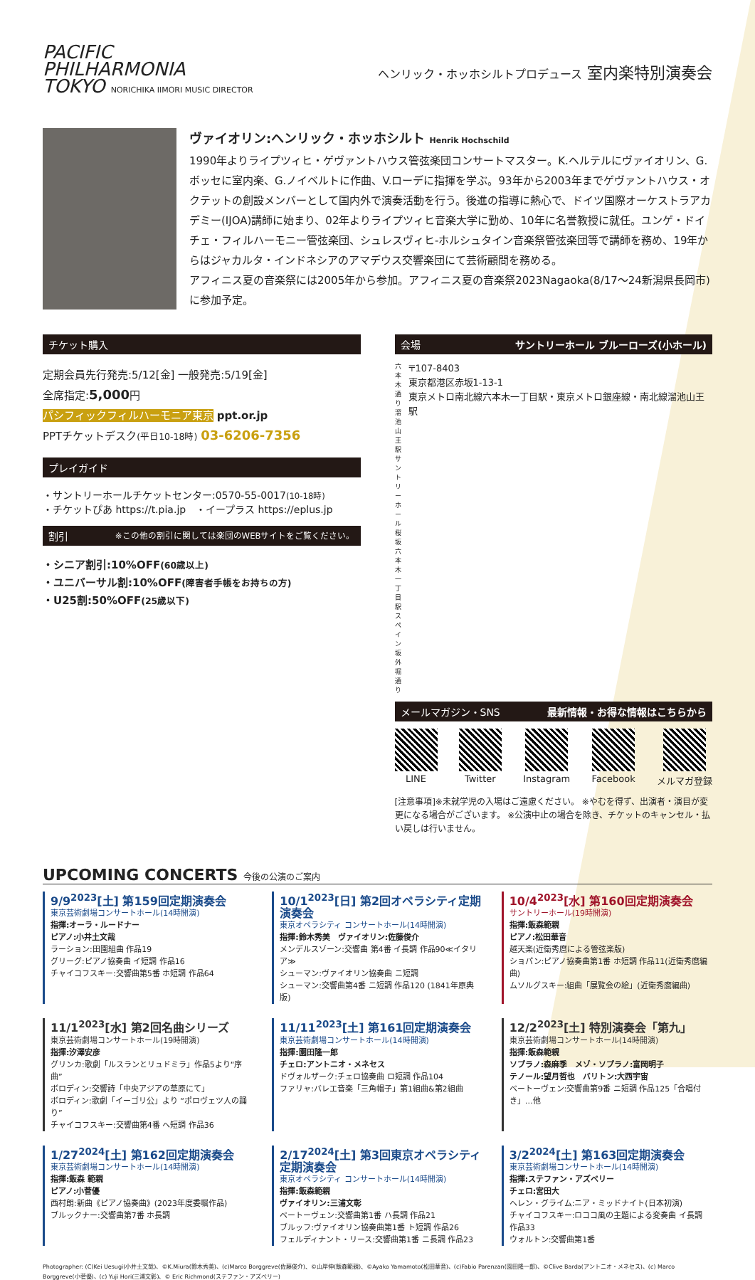PACIFIC
PHILHARMONIA
TOKYO NORICHIKA IIMORI MUSIC DIRECTOR
ヘンリック・ホッホシルトプロデュース 室内楽特別演奏会
ヴァイオリン:ヘンリック・ホッホシルト Henrik Hochschild
1990年よりライプツィヒ・ゲヴァントハウス管弦楽団コンサートマスター。K.ヘルテルにヴァイオリン、G.ボッセに室内楽、G.ノイベルトに作曲、V.ローデに指揮を学ぶ。93年から2003年までゲヴァントハウス・オクテットの創設メンバーとして国内外で演奏活動を行う。後進の指導に熱心で、ドイツ国際オーケストラアカデミー(IJOA)講師に始まり、02年よりライプツィヒ音楽大学に勤め、10年に名誉教授に就任。ユンゲ・ドイチェ・フィルハーモニー管弦楽団、シュレスヴィヒ-ホルシュタイン音楽祭管弦楽団等で講師を務め、19年からはジャカルタ・インドネシアのアマデウス交響楽団にて芸術顧問を務める。
アフィニス夏の音楽祭には2005年から参加。アフィニス夏の音楽祭2023Nagaoka(8/17～24新潟県長岡市)に参加予定。
チケット購入
定期会員先行発売:5/12[金] 一般発売:5/19[金]
全席指定:5,000円
パシフィックフィルハーモニア東京 ppt.or.jp
PPTチケットデスク(平日10-18時) 03-6206-7356
プレイガイド
・サントリーホールチケットセンター:0570-55-0017(10-18時)
・チケットぴあ https://t.pia.jp　・イープラス https://eplus.jp
割引 ※この他の割引に関しては楽団のWEBサイトをご覧ください。
・シニア割引:10%OFF(60歳以上)
・ユニバーサル割:10%OFF(障害者手帳をお持ちの方)
・U25割:50%OFF(25歳以下)
会場 サントリーホール ブルーローズ(小ホール)
六本木通り 溜池山王駅 サントリーホール 桜坂 六本木一丁目駅 スペイン坂 外堀通り
〒107-8403
東京都港区赤坂1-13-1
東京メトロ南北線六本木一丁目駅・東京メトロ銀座線・南北線溜池山王駅
メールマガジン・SNS 最新情報・お得な情報はこちらから
LINE
Twitter
Instagram
Facebook
メルマガ登録
[注意事項]※未就学児の入場はご遠慮ください。 ※やむを得ず、出演者・演目が変更になる場合がございます。 ※公演中止の場合を除き、チケットのキャンセル・払い戻しは行いません。
UPCOMING CONCERTS 今後の公演のご案内
9/9<sup>2023</sup>[土] 第159回定期演奏会
東京芸術劇場コンサートホール(14時開演)
指揮:オーラ・ルードナー
ピアノ:小井土文哉
ラーション:田園組曲 作品19
グリーグ:ピアノ協奏曲 イ短調 作品16
チャイコフスキー:交響曲第5番 ホ短調 作品64
10/1<sup>2023</sup>[日] 第2回オペラシティ定期演奏会
東京オペラシティ コンサートホール(14時開演)
指揮:鈴木秀美　ヴァイオリン:佐藤俊介
メンデルスゾーン:交響曲 第4番 イ長調 作品90≪イタリア≫
シューマン:ヴァイオリン協奏曲 ニ短調
シューマン:交響曲第4番 ニ短調 作品120 (1841年原典版)
10/4<sup>2023</sup>[水] 第160回定期演奏会
サントリーホール(19時開演)
指揮:飯森範親
ピアノ:松田華音
越天楽(近衛秀麿による管弦楽版)
ショパン:ピアノ協奏曲第1番 ホ短調 作品11(近衛秀麿編曲)
ムソルグスキー:組曲「展覧会の絵」(近衛秀麿編曲)
11/1<sup>2023</sup>[水] 第2回名曲シリーズ
東京芸術劇場コンサートホール(19時開演)
指揮:汐澤安彦
グリンカ:歌劇「ルスランとリュドミラ」作品5より“序曲”
ボロディン:交響詩「中央アジアの草原にて」
ボロディン:歌劇「イーゴリ公」より “ポロヴェツ人の踊り”
チャイコフスキー:交響曲第4番 ヘ短調 作品36
11/11<sup>2023</sup>[土] 第161回定期演奏会
東京芸術劇場コンサートホール(14時開演)
指揮:園田隆一郎
チェロ:アントニオ・メネセス
ドヴォルザーク:チェロ協奏曲 ロ短調 作品104
ファリャ:バレエ音楽「三角帽子」第1組曲&第2組曲
12/2<sup>2023</sup>[土] 特別演奏会「第九」
東京芸術劇場コンサートホール(14時開演)
指揮:飯森範親
ソプラノ:森麻季　メゾ・ソプラノ:富岡明子
テノール:望月哲也　バリトン:大西宇宙
ベートーヴェン:交響曲第9番 ニ短調 作品125「合唱付き」…他
1/27<sup>2024</sup>[土] 第162回定期演奏会
東京芸術劇場コンサートホール(14時開演)
指揮:飯森 範親
ピアノ:小菅優
西村朗:新曲《ピアノ協奏曲》(2023年度委嘱作品)
ブルックナー:交響曲第7番 ホ長調
2/17<sup>2024</sup>[土] 第3回東京オペラシティ定期演奏会
東京オペラシティ コンサートホール(14時開演)
指揮:飯森範親
ヴァイオリン:三浦文彰
ベートーヴェン:交響曲第1番 ハ長調 作品21
ブルッフ:ヴァイオリン協奏曲第1番 ト短調 作品26
フェルディナント・リース:交響曲第1番 ニ長調 作品23
3/2<sup>2024</sup>[土] 第163回定期演奏会
東京芸術劇場コンサートホール(14時開演)
指揮:ステファン・アズベリー
チェロ:宮田大
ヘレン・グライム:ニア・ミッドナイト(日本初演)
チャイコフスキー:ロココ風の主題による変奏曲 イ長調 作品33
ウォルトン:交響曲第1番
Photographer: (C)Kei Uesugi(小井土文哉)、©K.Miura(鈴木秀美)、(c)Marco Borggreve(佐藤俊介)、©山岸伸(飯森範親)、©Ayako Yamamoto(松田華音)、(c)Fabio Parenzan(園田隆一郎)、©Clive Barda(アントニオ・メネセス)、(c) Marco Borggreve(小菅優)、(c) Yuji Hori(三浦文彰)、© Eric Richmond(ステファン・アズベリー)